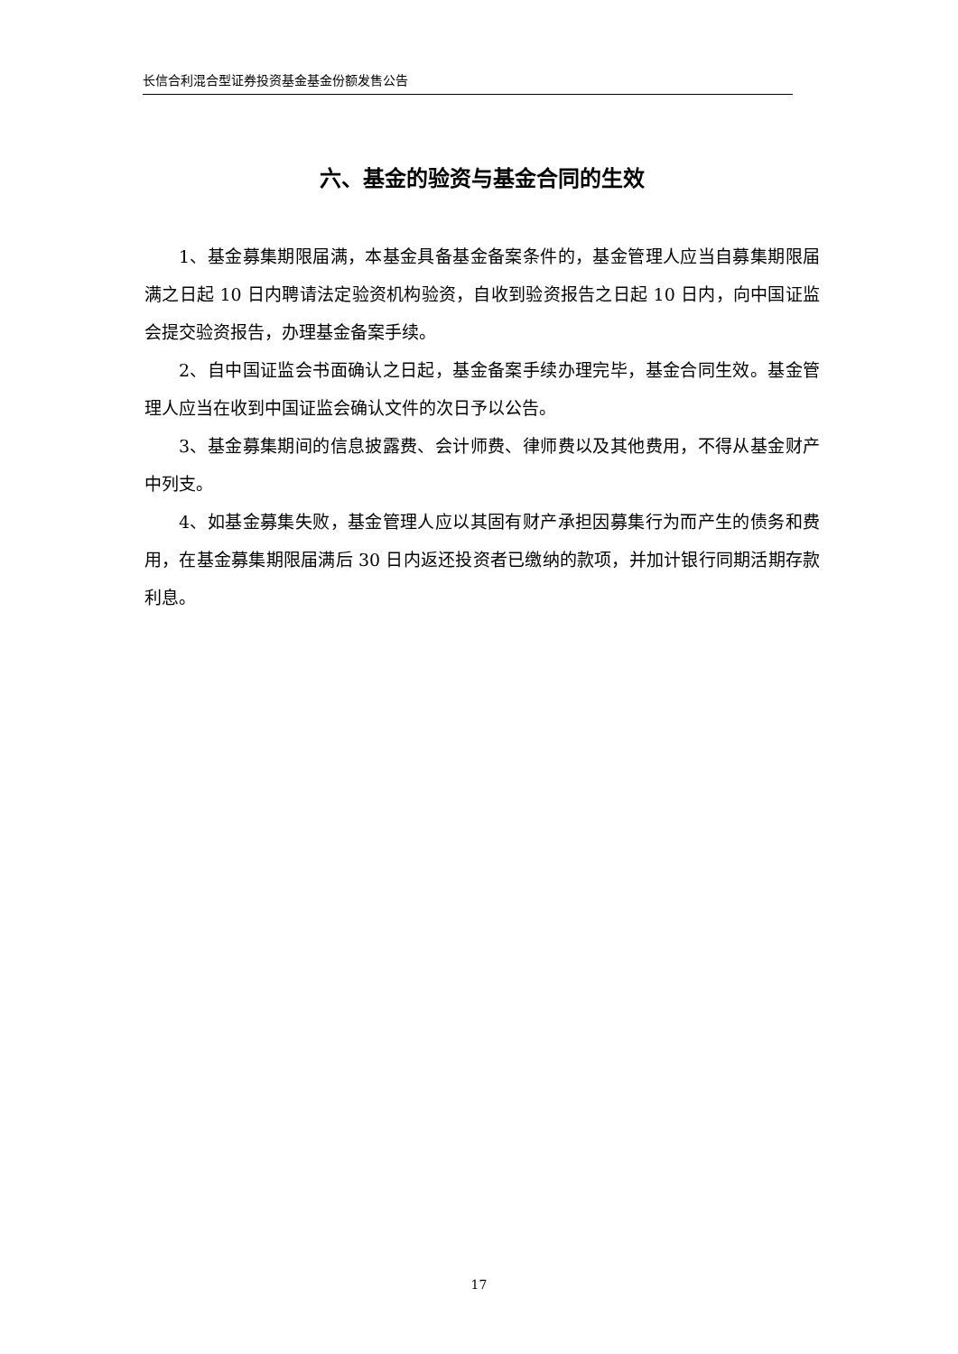长信合利混合型证券投资基金基金份额发售公告
六、基金的验资与基金合同的生效
1、基金募集期限届满，本基金具备基金备案条件的，基金管理人应当自募集期限届满之日起 10 日内聘请法定验资机构验资，自收到验资报告之日起 10 日内，向中国证监会提交验资报告，办理基金备案手续。
2、自中国证监会书面确认之日起，基金备案手续办理完毕，基金合同生效。基金管理人应当在收到中国证监会确认文件的次日予以公告。
3、基金募集期间的信息披露费、会计师费、律师费以及其他费用，不得从基金财产中列支。
4、如基金募集失败，基金管理人应以其固有财产承担因募集行为而产生的债务和费用，在基金募集期限届满后 30 日内返还投资者已缴纳的款项，并加计银行同期活期存款利息。
17